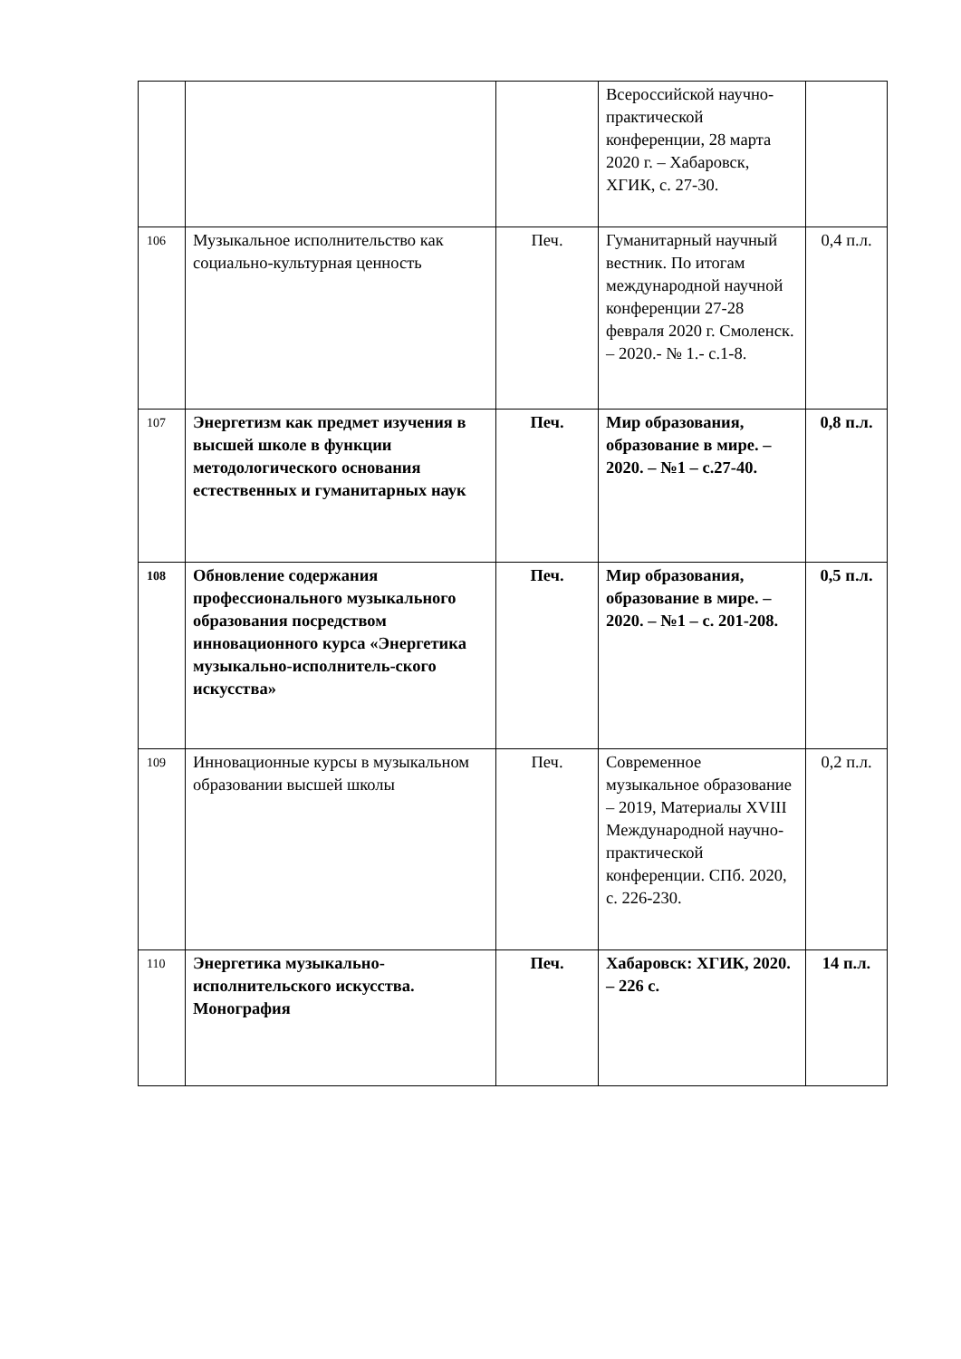| | | | Всероссийской научно-практической конференции, 28 марта 2020 г. – Хабаровск, ХГИК, с. 27-30. | |
| 106 | Музыкальное исполнительство как социально-культурная ценность | Печ. | Гуманитарный научный вестник. По итогам международной научной конференции 27-28 февраля 2020 г. Смоленск. – 2020.- № 1.- с.1-8. | 0,4 п.л. |
| 107 | Энергетизм как предмет изучения в высшей школе в функции методологического основания естественных и гуманитарных наук | Печ. | Мир образования, образование в мире. – 2020. – №1 – с.27-40. | 0,8 п.л. |
| 108 | Обновление содержания профессионального музыкального образования посредством инновационного курса «Энергетика музыкально-исполнитель-ского искусства» | Печ. | Мир образования, образование в мире. – 2020. – №1 – с. 201-208. | 0,5 п.л. |
| 109 | Инновационные курсы в музыкальном образовании высшей школы | Печ. | Современное музыкальное образование – 2019, Материалы XVIII Международной научно-практической конференции. СПб. 2020, с. 226-230. | 0,2 п.л. |
| 110 | Энергетика музыкально-исполнительского искусства. Монография | Печ. | Хабаровск: ХГИК, 2020. – 226 с. | 14 п.л. |